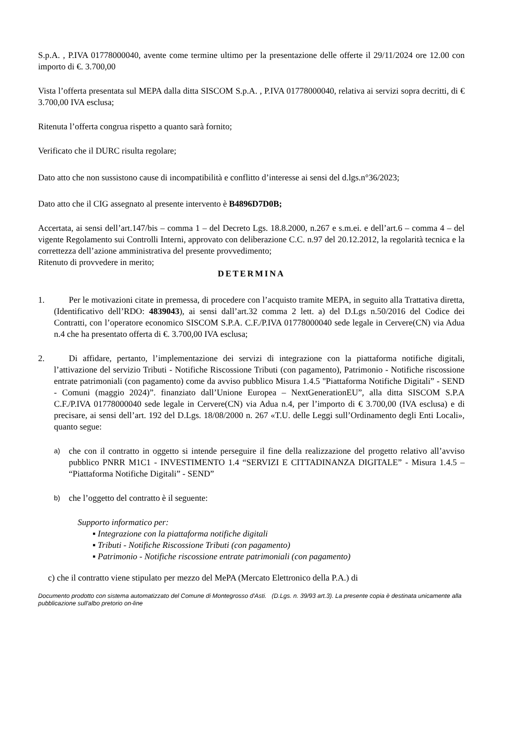S.p.A. , P.IVA 01778000040, avente come termine ultimo per la presentazione delle offerte il 29/11/2024 ore 12.00 con importo di €. 3.700,00
Vista l’offerta presentata sul MEPA dalla ditta SISCOM S.p.A. , P.IVA 01778000040, relativa ai servizi sopra decritti, di € 3.700,00 IVA esclusa;
Ritenuta l’offerta congrua rispetto a quanto sarà fornito;
Verificato che il DURC risulta regolare;
Dato atto che non sussistono cause di incompatibilità e conflitto d’interesse ai sensi del d.lgs.n°36/2023;
Dato atto che il CIG assegnato al presente intervento è B4896D7D0B;
Accertata, ai sensi dell’art.147/bis – comma 1 – del Decreto Lgs. 18.8.2000, n.267 e s.m.ei. e dell’art.6 – comma 4 – del vigente Regolamento sui Controlli Interni, approvato con deliberazione C.C. n.97 del 20.12.2012, la regolarità tecnica e la correttezza dell’azione amministrativa del presente provvedimento;
Ritenuto di provvedere in merito;
DETERMINA
1. Per le motivazioni citate in premessa, di procedere con l’acquisto tramite MEPA, in seguito alla Trattativa diretta, (Identificativo dell’RDO: 4839043), ai sensi dall’art.32 comma 2 lett. a) del D.Lgs n.50/2016 del Codice dei Contratti, con l’operatore economico SISCOM S.P.A. C.F./P.IVA 01778000040 sede legale in Cervere(CN) via Adua n.4 che ha presentato offerta di €. 3.700,00 IVA esclusa;
2. Di affidare, pertanto, l’implementazione dei servizi di integrazione con la piattaforma notifiche digitali, l’attivazione del servizio Tributi - Notifiche Riscossione Tributi (con pagamento), Patrimonio - Notifiche riscossione entrate patrimoniali (con pagamento) come da avviso pubblico Misura 1.4.5 "Piattaforma Notifiche Digitali” - SEND - Comuni (maggio 2024)”. finanziato dall’Unione Europea – NextGenerationEU”, alla ditta SISCOM S.P.A C.F./P.IVA 01778000040 sede legale in Cervere(CN) via Adua n.4, per l’importo di € 3.700,00 (IVA esclusa) e di precisare, ai sensi dell’art. 192 del D.Lgs. 18/08/2000 n. 267 «T.U. delle Leggi sull’Ordinamento degli Enti Locali», quanto segue:
a)
che con il contratto in oggetto si intende perseguire il fine della realizzazione del progetto relativo all’avviso pubblico PNRR M1C1 - INVESTIMENTO 1.4 “SERVIZI E CITTADINANZA DIGITALE” - Misura 1.4.5 – “Piattaforma Notifiche Digitali” - SEND”
b)
che l’oggetto del contratto è il seguente:
Supporto informatico per:
▪ Integrazione con la piattaforma notifiche digitali
▪ Tributi - Notifiche Riscossione Tributi (con pagamento)
▪ Patrimonio - Notifiche riscossione entrate patrimoniali (con pagamento)
c) che il contratto viene stipulato per mezzo del MePA (Mercato Elettronico della P.A.) di
Documento prodotto con sistema automatizzato del Comune di Montegrosso d'Asti. (D.Lgs. n. 39/93 art.3). La presente copia è destinata unicamente alla pubblicazione sull'albo pretorio on-line